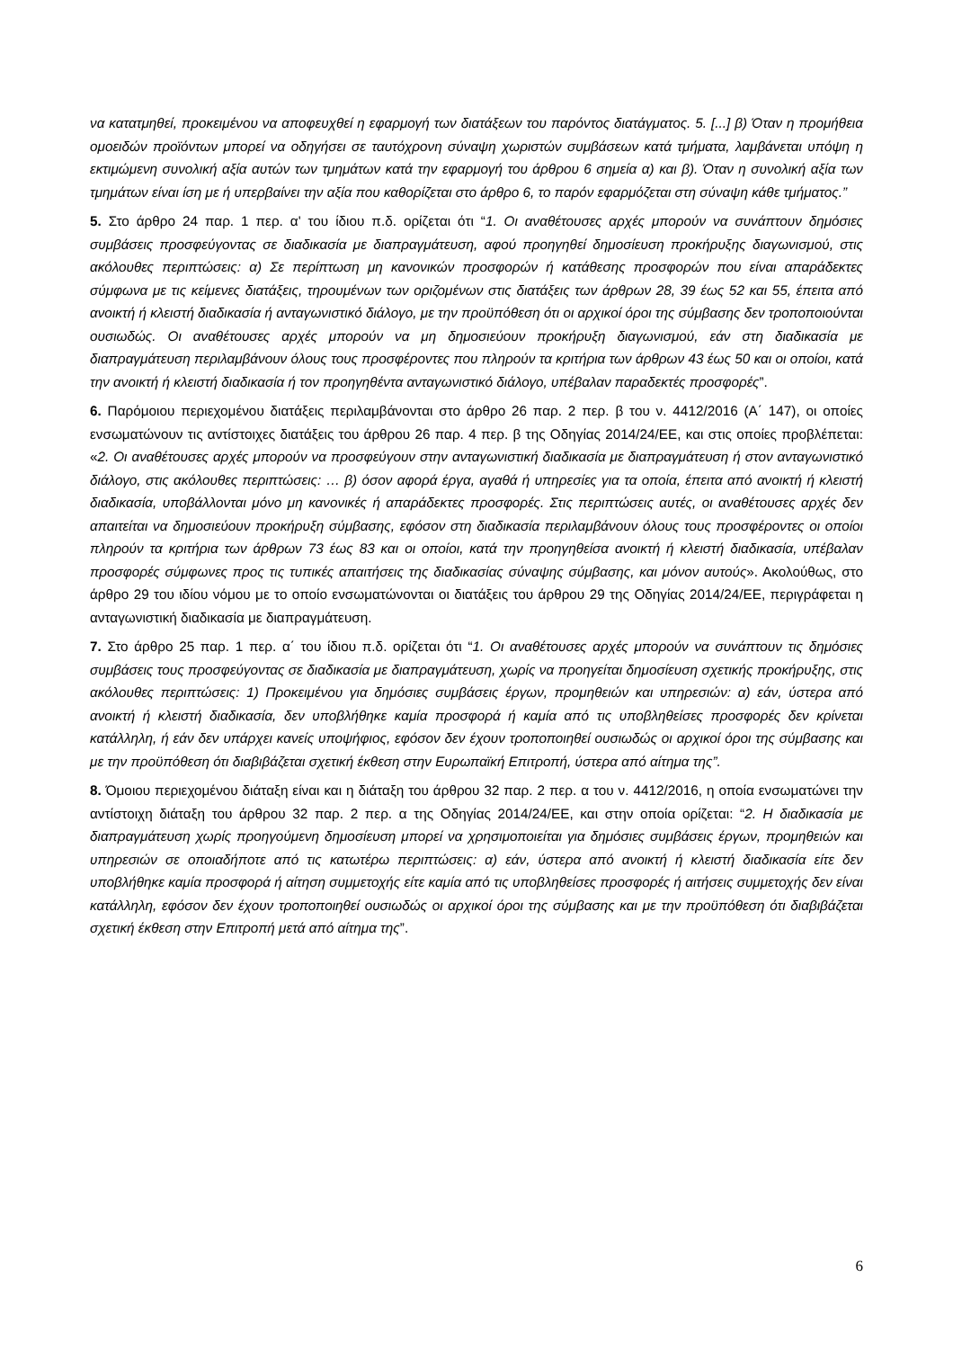να κατατμηθεί, προκειμένου να αποφευχθεί η εφαρμογή των διατάξεων του παρόντος διατάγματος. 5. [...] β) Όταν η προμήθεια ομοειδών προϊόντων μπορεί να οδηγήσει σε ταυτόχρονη σύναψη χωριστών συμβάσεων κατά τμήματα, λαμβάνεται υπόψη η εκτιμώμενη συνολική αξία αυτών των τμημάτων κατά την εφαρμογή του άρθρου 6 σημεία α) και β). Όταν η συνολική αξία των τμημάτων είναι ίση με ή υπερβαίνει την αξία που καθορίζεται στο άρθρο 6, το παρόν εφαρμόζεται στη σύναψη κάθε τμήματος.”
5. Στο άρθρο 24 παρ. 1 περ. α' του ίδιου π.δ. ορίζεται ότι “1. Οι αναθέτουσες αρχές μπορούν να συνάπτουν δημόσιες συμβάσεις προσφεύγοντας σε διαδικασία με διαπραγμάτευση, αφού προηγηθεί δημοσίευση προκήρυξης διαγωνισμού, στις ακόλουθες περιπτώσεις: α) Σε περίπτωση μη κανονικών προσφορών ή κατάθεσης προσφορών που είναι απαράδεκτες σύμφωνα με τις κείμενες διατάξεις, τηρουμένων των οριζομένων στις διατάξεις των άρθρων 28, 39 έως 52 και 55, έπειτα από ανοικτή ή κλειστή διαδικασία ή ανταγωνιστικό διάλογο, με την προϋπόθεση ότι οι αρχικοί όροι της σύμβασης δεν τροποποιούνται ουσιωδώς. Οι αναθέτουσες αρχές μπορούν να μη δημοσιεύουν προκήρυξη διαγωνισμού, εάν στη διαδικασία με διαπραγμάτευση περιλαμβάνουν όλους τους προσφέροντες που πληρούν τα κριτήρια των άρθρων 43 έως 50 και οι οποίοι, κατά την ανοικτή ή κλειστή διαδικασία ή τον προηγηθέντα ανταγωνιστικό διάλογο, υπέβαλαν παραδεκτές προσφορές”.
6. Παρόμοιου περιεχομένου διατάξεις περιλαμβάνονται στο άρθρο 26 παρ. 2 περ. β του ν. 4412/2016 (Α΄ 147), οι οποίες ενσωματώνουν τις αντίστοιχες διατάξεις του άρθρου 26 παρ. 4 περ. β της Οδηγίας 2014/24/ΕΕ, και στις οποίες προβλέπεται: «2. Οι αναθέτουσες αρχές μπορούν να προσφεύγουν στην ανταγωνιστική διαδικασία με διαπραγμάτευση ή στον ανταγωνιστικό διάλογο, στις ακόλουθες περιπτώσεις: … β) όσον αφορά έργα, αγαθά ή υπηρεσίες για τα οποία, έπειτα από ανοικτή ή κλειστή διαδικασία, υποβάλλονται μόνο μη κανονικές ή απαράδεκτες προσφορές. Στις περιπτώσεις αυτές, οι αναθέτουσες αρχές δεν απαιτείται να δημοσιεύουν προκήρυξη σύμβασης, εφόσον στη διαδικασία περιλαμβάνουν όλους τους προσφέροντες οι οποίοι πληρούν τα κριτήρια των άρθρων 73 έως 83 και οι οποίοι, κατά την προηγηθείσα ανοικτή ή κλειστή διαδικασία, υπέβαλαν προσφορές σύμφωνες προς τις τυπικές απαιτήσεις της διαδικασίας σύναψης σύμβασης, και μόνον αυτούς». Ακολούθως, στο άρθρο 29 του ιδίου νόμου με το οποίο ενσωματώνονται οι διατάξεις του άρθρου 29 της Οδηγίας 2014/24/ΕΕ, περιγράφεται η ανταγωνιστική διαδικασία με διαπραγμάτευση.
7. Στο άρθρο 25 παρ. 1 περ. α΄ του ίδιου π.δ. ορίζεται ότι “1. Οι αναθέτουσες αρχές μπορούν να συνάπτουν τις δημόσιες συμβάσεις τους προσφεύγοντας σε διαδικασία με διαπραγμάτευση, χωρίς να προηγείται δημοσίευση σχετικής προκήρυξης, στις ακόλουθες περιπτώσεις: 1) Προκειμένου για δημόσιες συμβάσεις έργων, προμηθειών και υπηρεσιών: α) εάν, ύστερα από ανοικτή ή κλειστή διαδικασία, δεν υποβλήθηκε καμία προσφορά ή καμία από τις υποβληθείσες προσφορές δεν κρίνεται κατάλληλη, ή εάν δεν υπάρχει κανείς υποψήφιος, εφόσον δεν έχουν τροποποιηθεί ουσιωδώς οι αρχικοί όροι της σύμβασης και με την προϋπόθεση ότι διαβιβάζεται σχετική έκθεση στην Ευρωπαϊκή Επιτροπή, ύστερα από αίτημα της”.
8. Όμοιου περιεχομένου διάταξη είναι και η διάταξη του άρθρου 32 παρ. 2 περ. α του ν. 4412/2016, η οποία ενσωματώνει την αντίστοιχη διάταξη του άρθρου 32 παρ. 2 περ. α της Οδηγίας 2014/24/ΕΕ, και στην οποία ορίζεται: “2. Η διαδικασία με διαπραγμάτευση χωρίς προηγούμενη δημοσίευση μπορεί να χρησιμοποιείται για δημόσιες συμβάσεις έργων, προμηθειών και υπηρεσιών σε οποιαδήποτε από τις κατωτέρω περιπτώσεις: α) εάν, ύστερα από ανοικτή ή κλειστή διαδικασία είτε δεν υποβλήθηκε καμία προσφορά ή αίτηση συμμετοχής είτε καμία από τις υποβληθείσες προσφορές ή αιτήσεις συμμετοχής δεν είναι κατάλληλη, εφόσον δεν έχουν τροποποιηθεί ουσιωδώς οι αρχικοί όροι της σύμβασης και με την προϋπόθεση ότι διαβιβάζεται σχετική έκθεση στην Επιτροπή μετά από αίτημα της”.
6